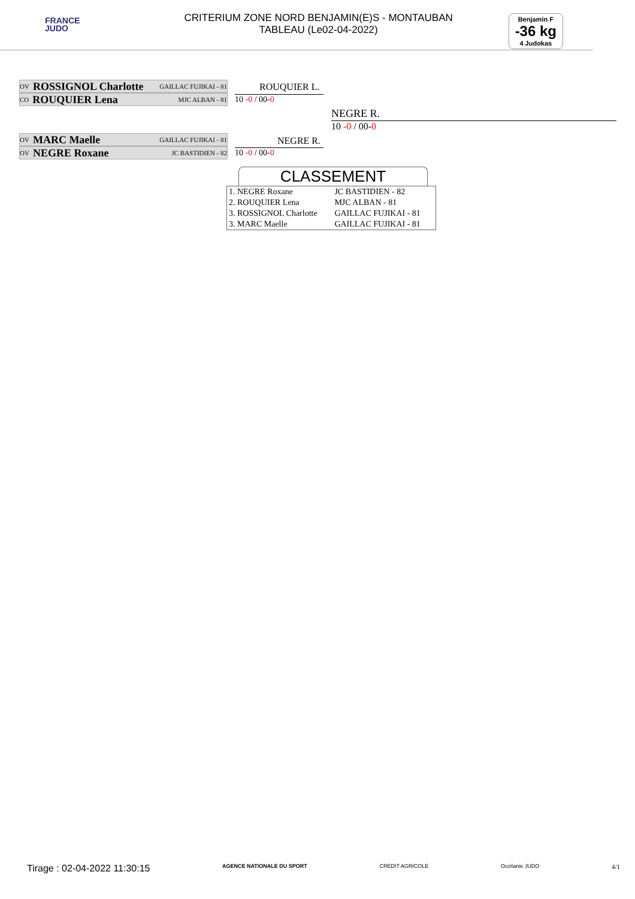FRANCE
JUDO
CRITERIUM ZONE NORD BENJAMIN(E)S - MONTAUBAN
TABLEAU (Le02-04-2022)
Benjamin F
-36 kg
4 Judokas
OV ROSSIGNOL Charlotte GAILLAC FUJIKAI - 81
CO ROUQUIER Lena MJC ALBAN - 81
OV MARC Maelle GAILLAC FUJIKAI - 81
OV NEGRE Roxane JC BASTIDIEN - 82
ROUQUIER L.
10 -0 / 00-0
NEGRE R.
10 -0 / 00-0
NEGRE R.
10 -0 / 00-0
CLASSEMENT
| 1. NEGRE Roxane | JC BASTIDIEN - 82 |
| 2. ROUQUIER Lena | MJC ALBAN - 81 |
| 3. ROSSIGNOL Charlotte | GAILLAC FUJIKAI - 81 |
| 3. MARC Maelle | GAILLAC FUJIKAI - 81 |
Tirage : 02-04-2022 11:30:15 AGENCE NATIONALE DU SPORT CREDIT AGRICOLE Occitanie JUDO 4/1